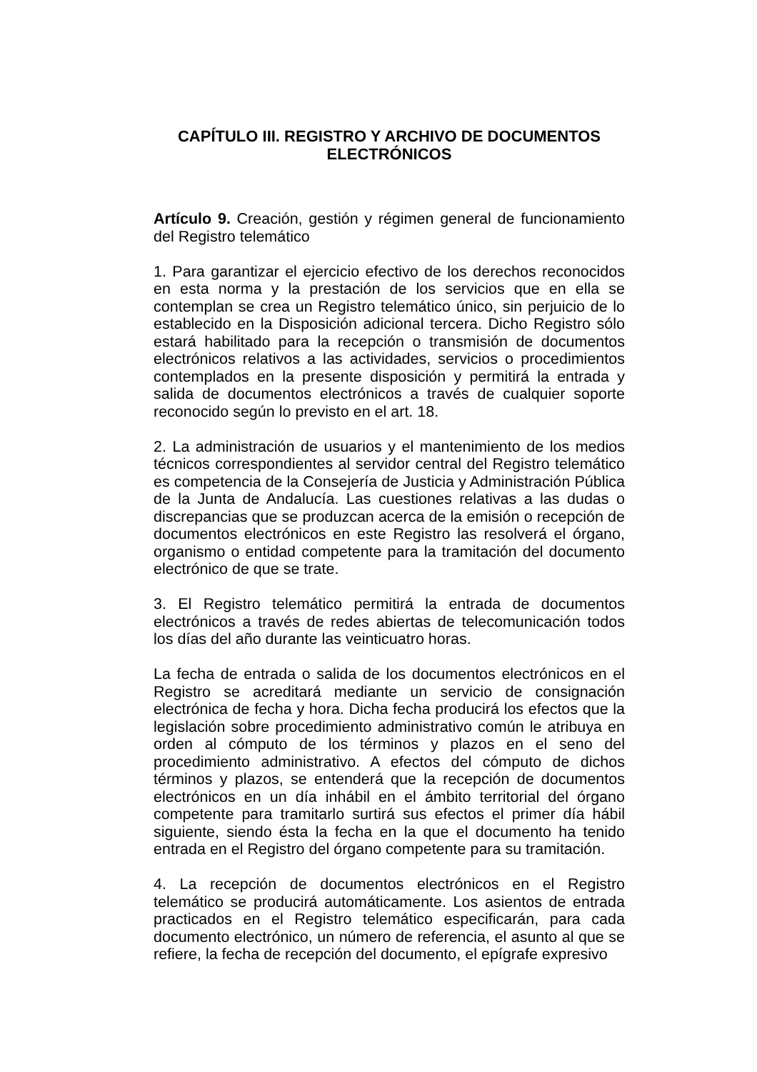CAPÍTULO III. REGISTRO Y ARCHIVO DE DOCUMENTOS ELECTRÓNICOS
Artículo 9. Creación, gestión y régimen general de funcionamiento del Registro telemático
1. Para garantizar el ejercicio efectivo de los derechos reconocidos en esta norma y la prestación de los servicios que en ella se contemplan se crea un Registro telemático único, sin perjuicio de lo establecido en la Disposición adicional tercera. Dicho Registro sólo estará habilitado para la recepción o transmisión de documentos electrónicos relativos a las actividades, servicios o procedimientos contemplados en la presente disposición y permitirá la entrada y salida de documentos electrónicos a través de cualquier soporte reconocido según lo previsto en el art. 18.
2. La administración de usuarios y el mantenimiento de los medios técnicos correspondientes al servidor central del Registro telemático es competencia de la Consejería de Justicia y Administración Pública de la Junta de Andalucía. Las cuestiones relativas a las dudas o discrepancias que se produzcan acerca de la emisión o recepción de documentos electrónicos en este Registro las resolverá el órgano, organismo o entidad competente para la tramitación del documento electrónico de que se trate.
3. El Registro telemático permitirá la entrada de documentos electrónicos a través de redes abiertas de telecomunicación todos los días del año durante las veinticuatro horas.
La fecha de entrada o salida de los documentos electrónicos en el Registro se acreditará mediante un servicio de consignación electrónica de fecha y hora. Dicha fecha producirá los efectos que la legislación sobre procedimiento administrativo común le atribuya en orden al cómputo de los términos y plazos en el seno del procedimiento administrativo. A efectos del cómputo de dichos términos y plazos, se entenderá que la recepción de documentos electrónicos en un día inhábil en el ámbito territorial del órgano competente para tramitarlo surtirá sus efectos el primer día hábil siguiente, siendo ésta la fecha en la que el documento ha tenido entrada en el Registro del órgano competente para su tramitación.
4. La recepción de documentos electrónicos en el Registro telemático se producirá automáticamente. Los asientos de entrada practicados en el Registro telemático especificarán, para cada documento electrónico, un número de referencia, el asunto al que se refiere, la fecha de recepción del documento, el epígrafe expresivo